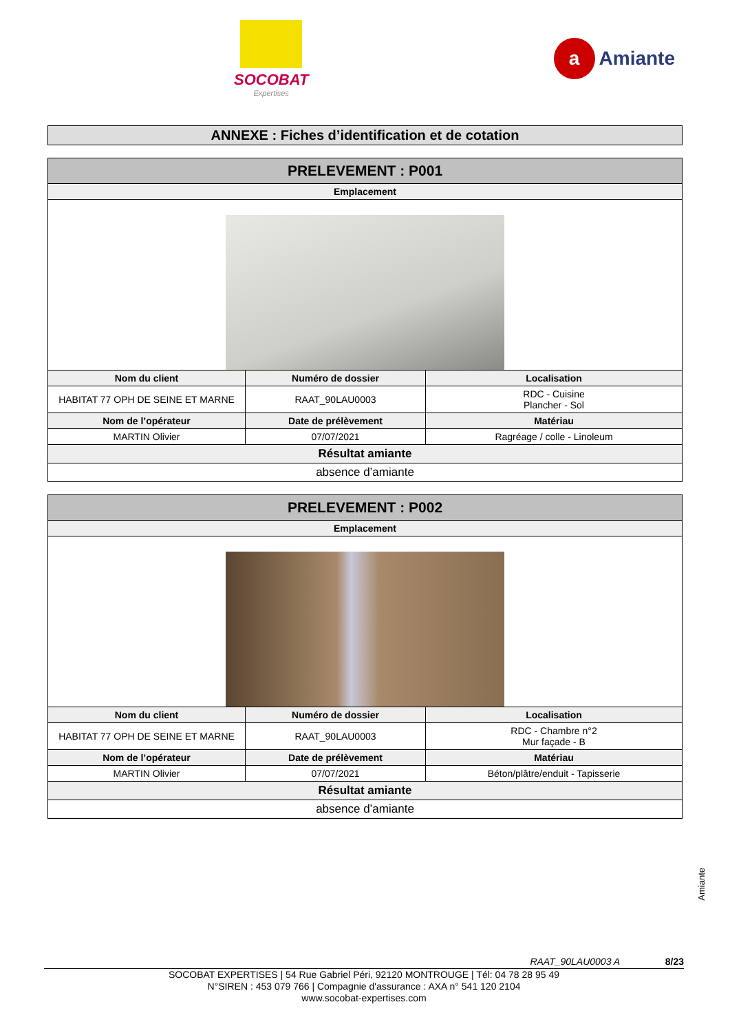SOCOBAT
Expertises
a Amiante
ANNEXE : Fiches d’identification et de cotation
| PRELEVEMENT : P001 | | |
| --- | --- | --- |
| Emplacement | | |
| Nom du client | Numéro de dossier | Localisation |
| HABITAT 77 OPH DE SEINE ET MARNE | RAAT_90LAU0003 | RDC - Cuisine Plancher - Sol |
| Nom de l’opérateur | Date de prélèvement | Matériau |
| MARTIN Olivier | 07/07/2021 | Ragréage / colle - Linoleum |
| Résultat amiante | | |
| absence d’amiante | | |
| PRELEVEMENT : P002 | | |
| --- | --- | --- |
| Emplacement | | |
| Nom du client | Numéro de dossier | Localisation |
| HABITAT 77 OPH DE SEINE ET MARNE | RAAT_90LAU0003 | RDC - Chambre n°2 Mur façade - B |
| Nom de l’opérateur | Date de prélèvement | Matériau |
| MARTIN Olivier | 07/07/2021 | Béton/plâtre/enduit - Tapisserie |
| Résultat amiante | | |
| absence d’amiante | | |
Amiante
RAAT_90LAU0003 A 8/23
SOCOBAT EXPERTISES | 54 Rue Gabriel Péri, 92120 MONTROUGE | Tél: 04 78 28 95 49
N°SIREN : 453 079 766 | Compagnie d'assurance : AXA n° 541 120 2104
www.socobat-expertises.com